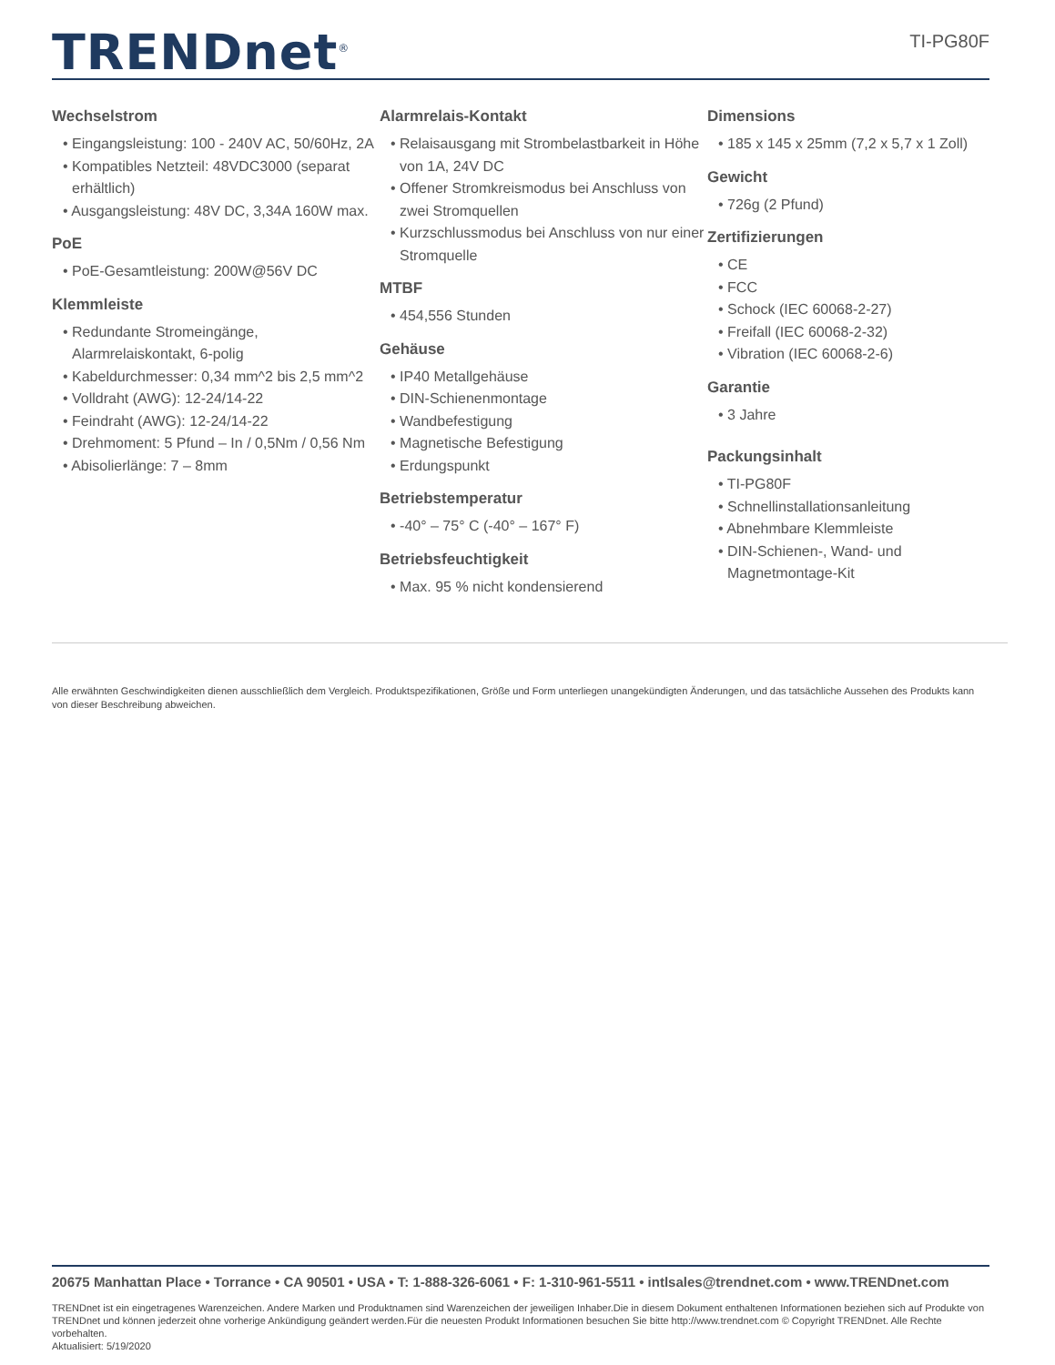TRENDnet<sup>®</sup>
TI-PG80F
Wechselstrom
• Eingangsleistung: 100 - 240V AC, 50/60Hz, 2A
• Kompatibles Netzteil: 48VDC3000 (separat erhältlich)
• Ausgangsleistung: 48V DC, 3,34A 160W max.
PoE
• PoE-Gesamtleistung: 200W@56V DC
Klemmleiste
• Redundante Stromeingänge, Alarmrelaiskontakt, 6-polig
• Kabeldurchmesser: 0,34 mm^2 bis 2,5 mm^2
• Volldraht (AWG): 12-24/14-22
• Feindraht (AWG): 12-24/14-22
• Drehmoment: 5 Pfund – In / 0,5Nm / 0,56 Nm
• Abisolierlänge: 7 – 8mm
Alarmrelais-Kontakt
• Relaisausgang mit Strombelastbarkeit in Höhe von 1A, 24V DC
• Offener Stromkreismodus bei Anschluss von zwei Stromquellen
• Kurzschlussmodus bei Anschluss von nur einer Stromquelle
MTBF
• 454,556 Stunden
Gehäuse
• IP40 Metallgehäuse
• DIN-Schienenmontage
• Wandbefestigung
• Magnetische Befestigung
• Erdungspunkt
Betriebstemperatur
• -40° – 75° C (-40° – 167° F)
Betriebsfeuchtigkeit
• Max. 95 % nicht kondensierend
Dimensions
• 185 x 145 x 25mm (7,2 x 5,7 x 1 Zoll)
Gewicht
• 726g (2 Pfund)
Zertifizierungen
• CE
• FCC
• Schock (IEC 60068-2-27)
• Freifall (IEC 60068-2-32)
• Vibration (IEC 60068-2-6)
Garantie
• 3 Jahre
Packungsinhalt
• TI-PG80F
• Schnellinstallationsanleitung
• Abnehmbare Klemmleiste
• DIN-Schienen-, Wand- und Magnetmontage-Kit
Alle erwähnten Geschwindigkeiten dienen ausschließlich dem Vergleich. Produktspezifikationen, Größe und Form unterliegen unangekündigten Änderungen, und das tatsächliche Aussehen des Produkts kann von dieser Beschreibung abweichen.
20675 Manhattan Place • Torrance • CA 90501 • USA • T: 1-888-326-6061 • F: 1-310-961-5511 • intlsales@trendnet.com • www.TRENDnet.com
TRENDnet ist ein eingetragenes Warenzeichen. Andere Marken und Produktnamen sind Warenzeichen der jeweiligen Inhaber.Die in diesem Dokument enthaltenen Informationen beziehen sich auf Produkte von TRENDnet und können jederzeit ohne vorherige Ankündigung geändert werden.Für die neuesten Produkt Informationen besuchen Sie bitte http://www.trendnet.com © Copyright TRENDnet. Alle Rechte vorbehalten.
Aktualisiert: 5/19/2020